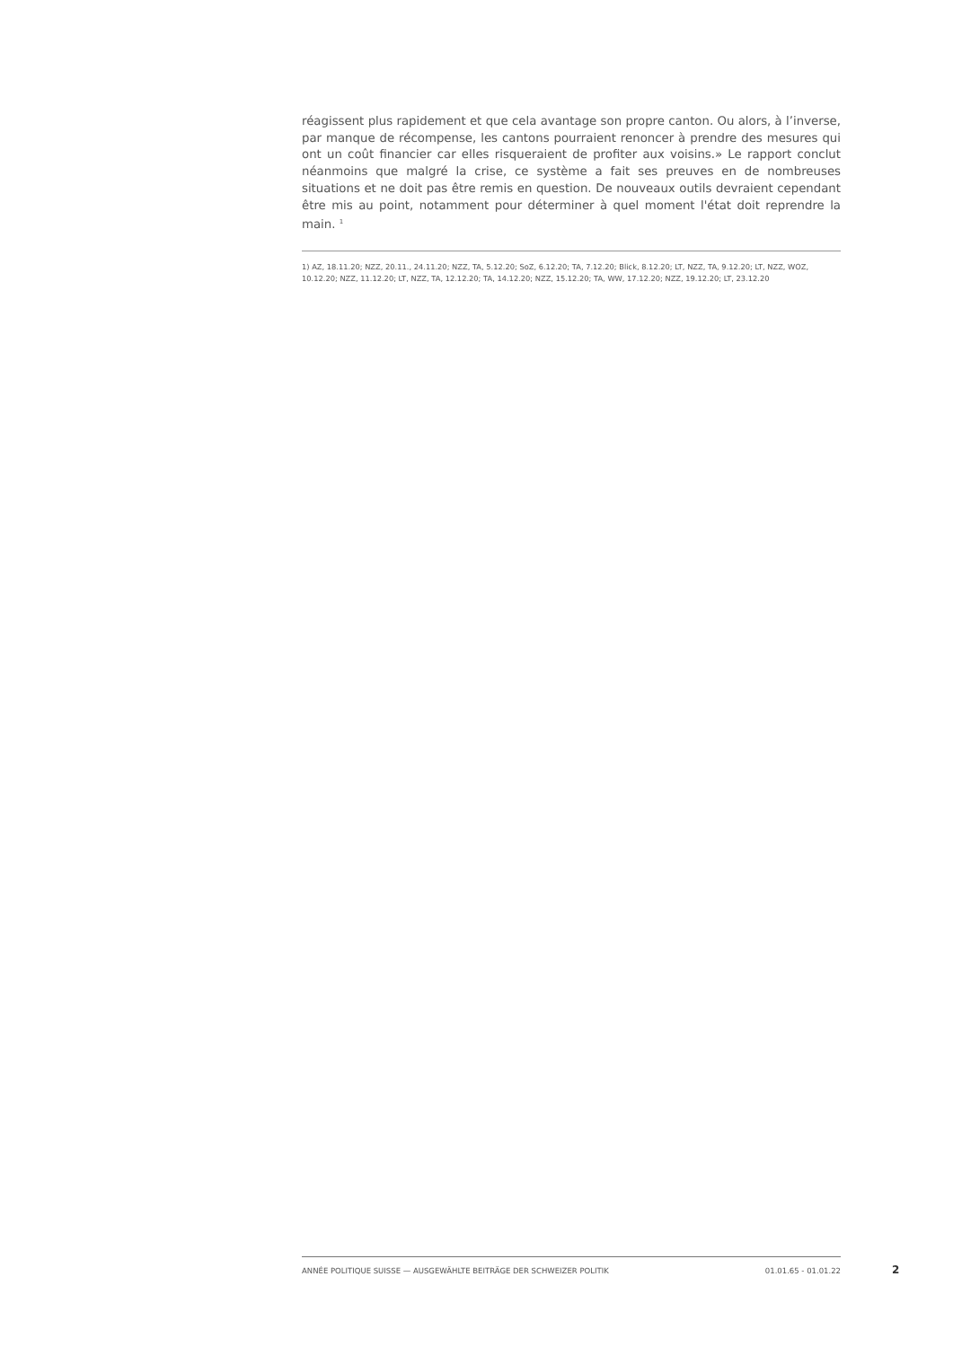réagissent plus rapidement et que cela avantage son propre canton. Ou alors, à l’inverse, par manque de récompense, les cantons pourraient renoncer à prendre des mesures qui ont un coût financier car elles risqueraient de profiter aux voisins.» Le rapport conclut néanmoins que malgré la crise, ce système a fait ses preuves en de nombreuses situations et ne doit pas être remis en question. De nouveaux outils devraient cependant être mis au point, notamment pour déterminer à quel moment l'état doit reprendre la main. <sup>1</sup>
1) AZ, 18.11.20; NZZ, 20.11., 24.11.20; NZZ, TA, 5.12.20; SoZ, 6.12.20; TA, 7.12.20; Blick, 8.12.20; LT, NZZ, TA, 9.12.20; LT, NZZ, WOZ, 10.12.20; NZZ, 11.12.20; LT, NZZ, TA, 12.12.20; TA, 14.12.20; NZZ, 15.12.20; TA, WW, 17.12.20; NZZ, 19.12.20; LT, 23.12.20
ANNÉE POLITIQUE SUISSE — AUSGEWÄHLTE BEITRÄGE DER SCHWEIZER POLITIK 01.01.65 - 01.01.22
2